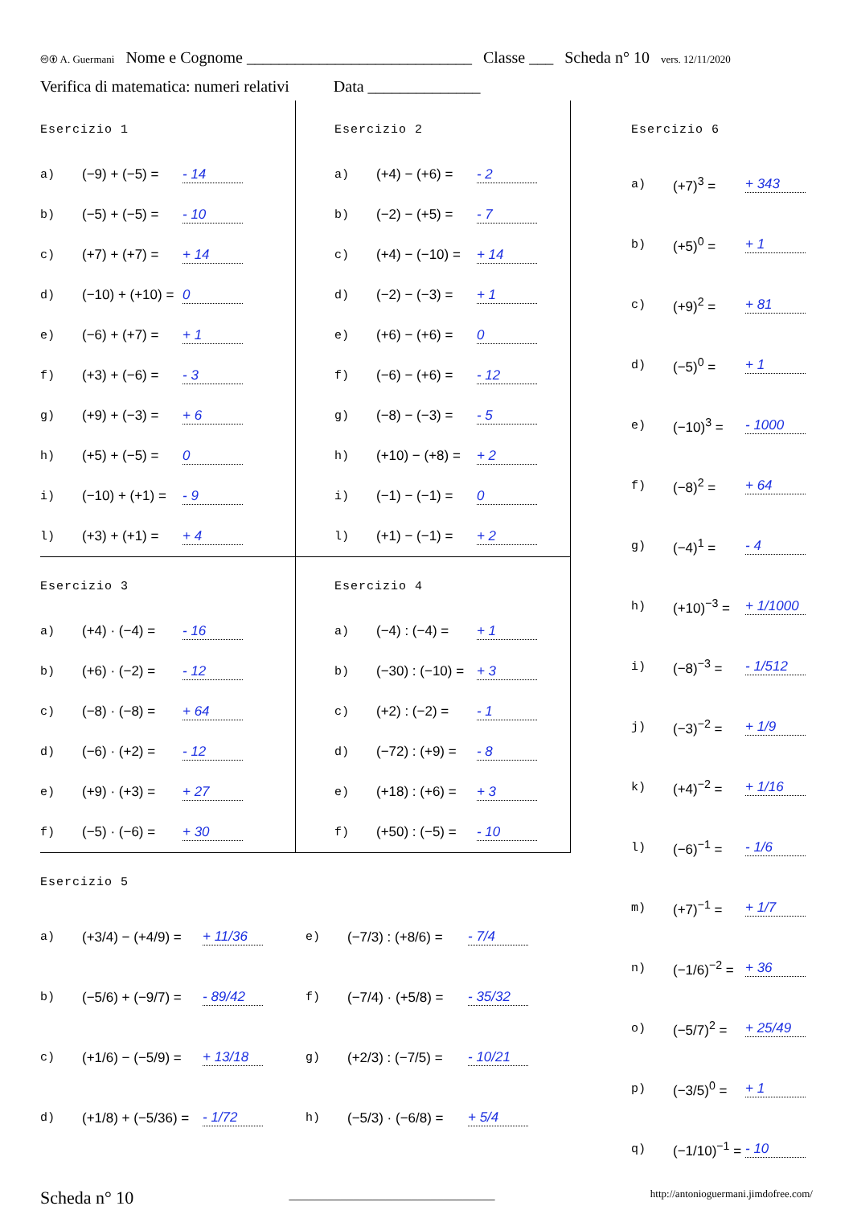🅭🅯 A. Guermani Nome e Cognome ____________________________ Classe ___ Scheda n° 10 vers. 12/11/2020
Verifica di matematica: numeri relativi Data ______________
Esercizio 1
a) (−9) + (−5) = - 14
b) (−5) + (−5) = - 10
c) (+7) + (+7) = + 14
d) (−10) + (+10) = 0
e) (−6) + (+7) = + 1
f) (+3) + (−6) = - 3
g) (+9) + (−3) = + 6
h) (+5) + (−5) = 0
i) (−10) + (+1) = - 9
l) (+3) + (+1) = + 4
Esercizio 2
a) (+4) − (+6) = - 2
b) (−2) − (+5) = - 7
c) (+4) − (−10) = + 14
d) (−2) − (−3) = + 1
e) (+6) − (+6) = 0
f) (−6) − (+6) = - 12
g) (−8) − (−3) = - 5
h) (+10) − (+8) = + 2
i) (−1) − (−1) = 0
l) (+1) − (−1) = + 2
Esercizio 3
a) (+4) · (−4) = - 16
b) (+6) · (−2) = - 12
c) (−8) · (−8) = + 64
d) (−6) · (+2) = - 12
e) (+9) · (+3) = + 27
f) (−5) · (−6) = + 30
Esercizio 4
a) (−4) : (−4) = + 1
b) (−30) : (−10) = + 3
c) (+2) : (−2) = - 1
d) (−72) : (+9) = - 8
e) (+18) : (+6) = + 3
f) (+50) : (−5) = - 10
Esercizio 5
a) (+3/4) − (+4/9) = + 11/36 e) (−7/3) : (+8/6) = - 7/4
b) (−5/6) + (−9/7) = - 89/42 f) (−7/4) · (+5/8) = - 35/32
c) (+1/6) − (−5/9) = + 13/18 g) (+2/3) : (−7/5) = - 10/21
d) (+1/8) + (−5/36) = - 1/72 h) (−5/3) · (−6/8) = + 5/4
Esercizio 6
a) (+7)<sup>3</sup> = + 343
b) (+5)<sup>0</sup> = + 1
c) (+9)<sup>2</sup> = + 81
d) (−5)<sup>0</sup> = + 1
e) (−10)<sup>3</sup> = - 1000
f) (−8)<sup>2</sup> = + 64
g) (−4)<sup>1</sup> = - 4
h) (+10)<sup>−3</sup> = + 1/1000
i) (−8)<sup>−3</sup> = - 1/512
j) (−3)<sup>−2</sup> = + 1/9
k) (+4)<sup>−2</sup> = + 1/16
l) (−6)<sup>−1</sup> = - 1/6
m) (+7)<sup>−1</sup> = + 1/7
n) (−1/6)<sup>−2</sup> = + 36
o) (−5/7)<sup>2</sup> = + 25/49
p) (−3/5)<sup>0</sup> = + 1
q) (−1/10)<sup>−1</sup> = - 10
Scheda n° 10 ________________________________ http://antonioguermani.jimdofree.com/